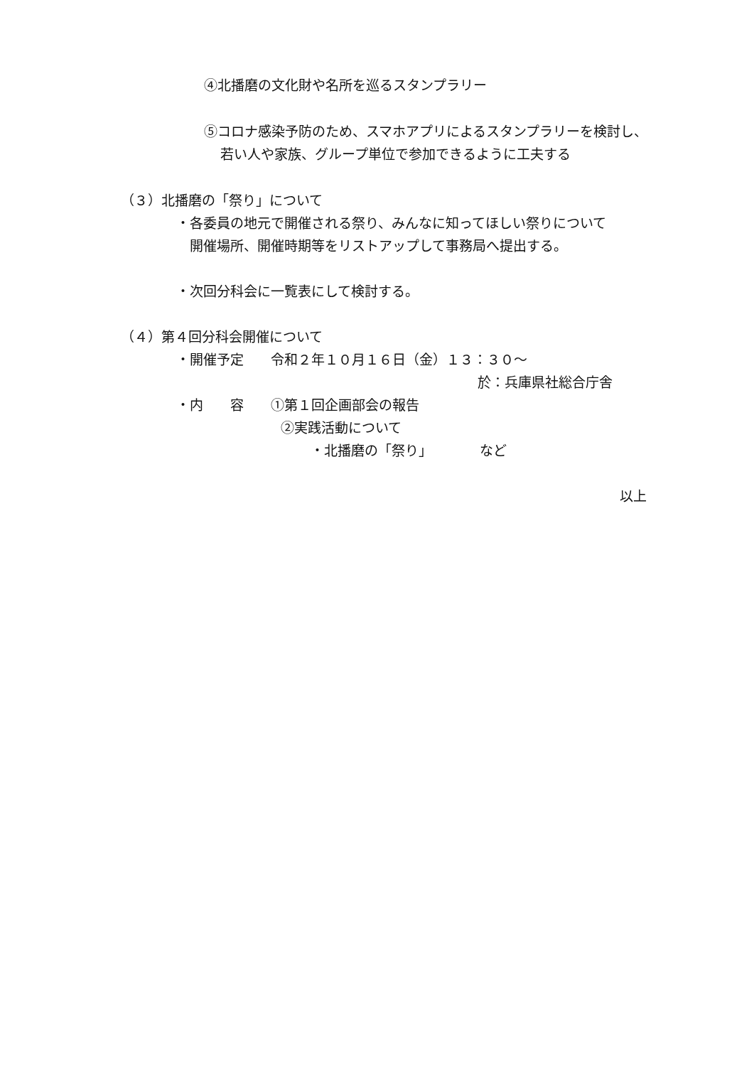④北播磨の文化財や名所を巡るスタンプラリー
⑤コロナ感染予防のため、スマホアプリによるスタンプラリーを検討し、
若い人や家族、グループ単位で参加できるように工夫する
（３）北播磨の「祭り」について
・各委員の地元で開催される祭り、みんなに知ってほしい祭りについて
開催場所、開催時期等をリストアップして事務局へ提出する。
・次回分科会に一覧表にして検討する。
（４）第４回分科会開催について
・開催予定　　令和２年１０月１６日（金）１３：３０～
於：兵庫県社総合庁舎
・内　　容　　①第１回企画部会の報告
②実践活動について
・北播磨の「祭り」　　　　など
以上